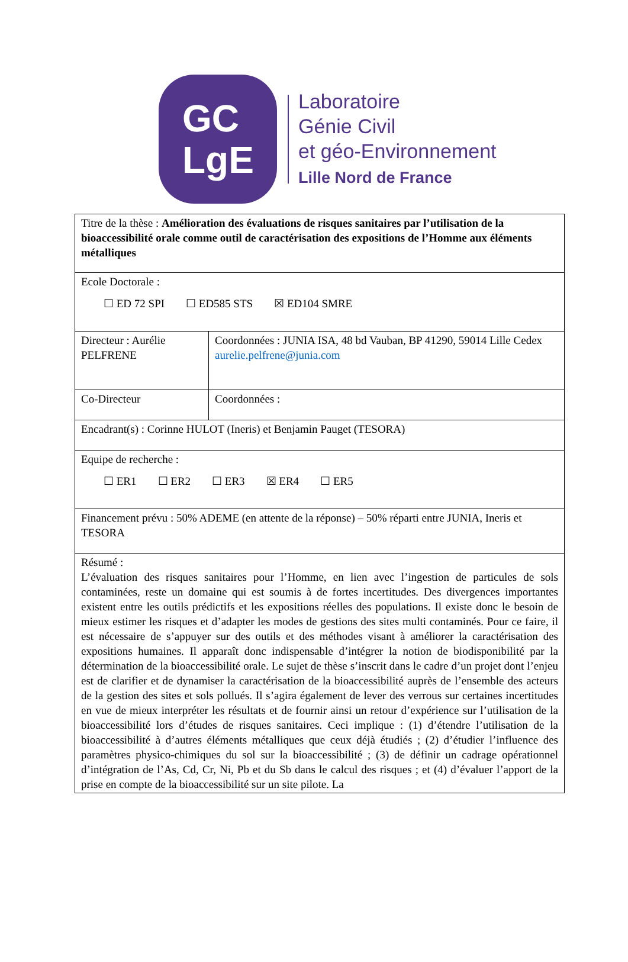GC
LgE
Laboratoire
Génie Civil
et géo-Environnement
Lille Nord de France
| Titre de la thèse : Amélioration des évaluations de risques sanitaires par l’utilisation de la bioaccessibilité orale comme outil de caractérisation des expositions de l’Homme aux éléments métalliques | |
| Ecole Doctorale : ☐ ED 72 SPI ☐ ED585 STS ☒ ED104 SMRE | |
| Directeur : Aurélie PELFRENE | Coordonnées : JUNIA ISA, 48 bd Vauban, BP 41290, 59014 Lille Cedex aurelie.pelfrene@junia.com |
| Co-Directeur | Coordonnées : |
| Encadrant(s) : Corinne HULOT (Ineris) et Benjamin Pauget (TESORA) | |
| Equipe de recherche : ☐ ER1 ☐ ER2 ☐ ER3 ☒ ER4 ☐ ER5 | |
| Financement prévu : 50% ADEME (en attente de la réponse) – 50% réparti entre JUNIA, Ineris et TESORA | |
| Résumé : L’évaluation des risques sanitaires pour l’Homme, en lien avec l’ingestion de particules de sols contaminées, reste un domaine qui est soumis à de fortes incertitudes. Des divergences importantes existent entre les outils prédictifs et les expositions réelles des populations. Il existe donc le besoin de mieux estimer les risques et d’adapter les modes de gestions des sites multi contaminés. Pour ce faire, il est nécessaire de s’appuyer sur des outils et des méthodes visant à améliorer la caractérisation des expositions humaines. Il apparaît donc indispensable d’intégrer la notion de biodisponibilité par la détermination de la bioaccessibilité orale. Le sujet de thèse s’inscrit dans le cadre d’un projet dont l’enjeu est de clarifier et de dynamiser la caractérisation de la bioaccessibilité auprès de l’ensemble des acteurs de la gestion des sites et sols pollués. Il s’agira également de lever des verrous sur certaines incertitudes en vue de mieux interpréter les résultats et de fournir ainsi un retour d’expérience sur l’utilisation de la bioaccessibilité lors d’études de risques sanitaires. Ceci implique : (1) d’étendre l’utilisation de la bioaccessibilité à d’autres éléments métalliques que ceux déjà étudiés ; (2) d’étudier l’influence des paramètres physico-chimiques du sol sur la bioaccessibilité ; (3) de définir un cadrage opérationnel d’intégration de l’As, Cd, Cr, Ni, Pb et du Sb dans le calcul des risques ; et (4) d’évaluer l’apport de la prise en compte de la bioaccessibilité sur un site pilote. La | |